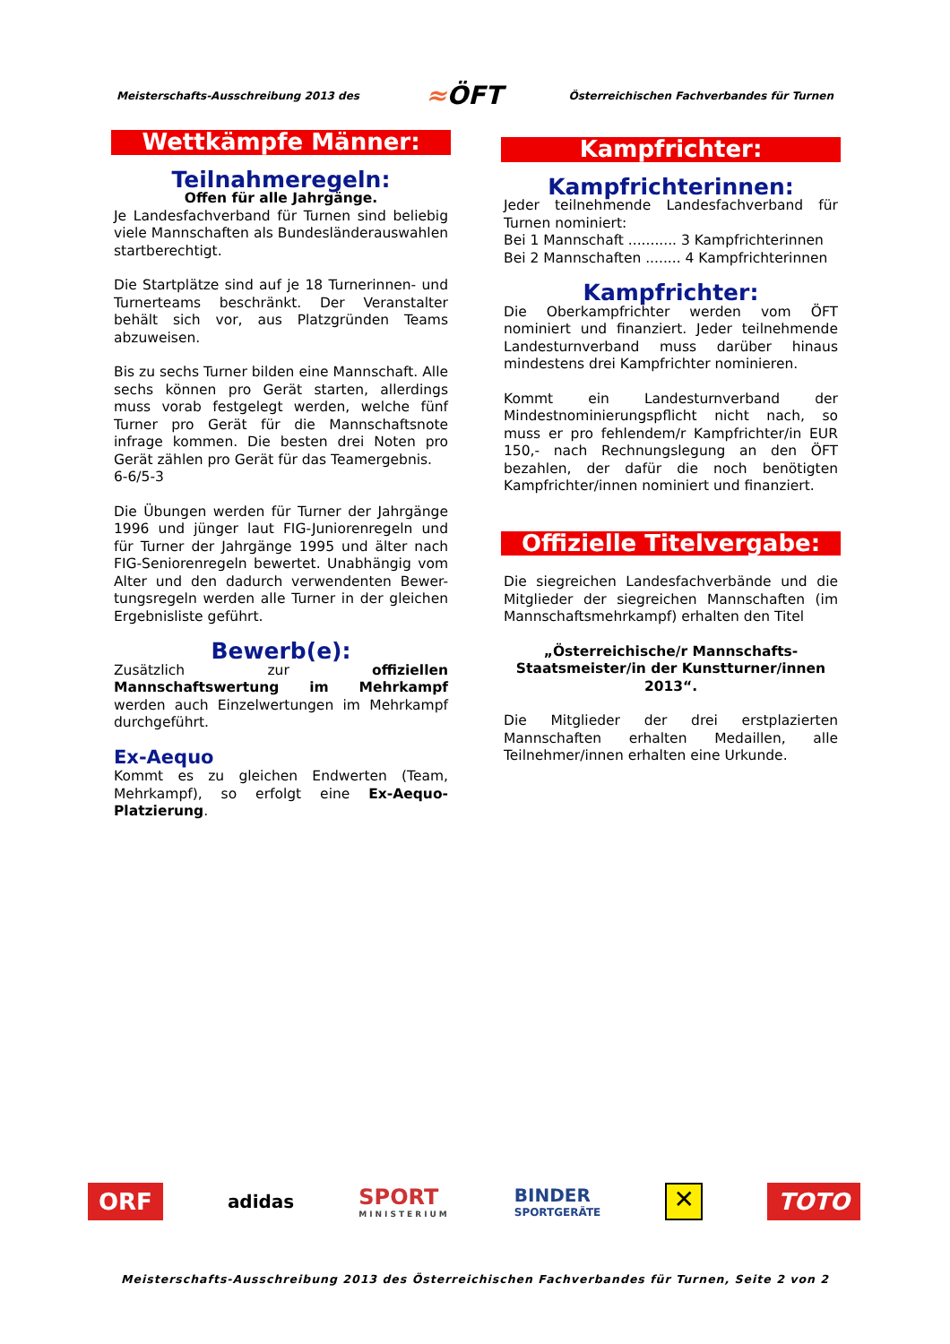Meisterschafts-Ausschreibung 2013 des
≈ÖFT
Österreichischen Fachverbandes für Turnen
Wettkämpfe Männer:
Teilnahmeregeln:
Offen für alle Jahrgänge.
Je Landesfachverband für Turnen sind beliebig viele Mannschaften als Bundesländerauswahlen startberechtigt.
Die Startplätze sind auf je 18 Turnerinnen- und Turnerteams beschränkt. Der Veranstalter behält sich vor, aus Platzgründen Teams abzuweisen.
Bis zu sechs Turner bilden eine Mannschaft. Alle sechs können pro Gerät starten, allerdings muss vorab festgelegt werden, welche fünf Turner pro Gerät für die Mannschaftsnote infrage kommen. Die besten drei Noten pro Gerät zählen pro Gerät für das Teamergebnis.
6-6/5-3
Die Übungen werden für Turner der Jahrgänge 1996 und jünger laut FIG-Juniorenregeln und für Turner der Jahrgänge 1995 und älter nach FIG-Seniorenregeln bewertet. Unabhängig vom Alter und den dadurch verwendenten Bewer-tungsregeln werden alle Turner in der gleichen Ergebnisliste geführt.
Bewerb(e):
Zusätzlich zur offiziellen Mannschaftswertung im Mehrkampf werden auch Einzelwertungen im Mehrkampf durchgeführt.
Ex-Aequo
Kommt es zu gleichen Endwerten (Team, Mehrkampf), so erfolgt eine Ex-Aequo-Platzierung.
Kampfrichter:
Kampfrichterinnen:
Jeder teilnehmende Landesfachverband für Turnen nominiert:
Bei 1 Mannschaft ........... 3 Kampfrichterinnen
Bei 2 Mannschaften ........ 4 Kampfrichterinnen
Kampfrichter:
Die Oberkampfrichter werden vom ÖFT nominiert und finanziert. Jeder teilnehmende Landesturnverband muss darüber hinaus mindestens drei Kampfrichter nominieren.
Kommt ein Landesturnverband der Mindestnominierungspflicht nicht nach, so muss er pro fehlendem/r Kampfrichter/in EUR 150,- nach Rechnungslegung an den ÖFT bezahlen, der dafür die noch benötigten Kampfrichter/innen nominiert und finanziert.
Offizielle Titelvergabe:
Die siegreichen Landesfachverbände und die Mitglieder der siegreichen Mannschaften (im Mannschaftsmehrkampf) erhalten den Titel
„Österreichische/r Mannschafts-Staatsmeister/in der Kunstturner/innen 2013“.
Die Mitglieder der drei erstplazierten Mannschaften erhalten Medaillen, alle Teilnehmer/innen erhalten eine Urkunde.
ORF
adidas
SPORT
MINISTERIUM
BINDER
SPORTGERÄTE
✕
TOTO
Meisterschafts-Ausschreibung 2013 des Österreichischen Fachverbandes für Turnen, Seite 2 von 2